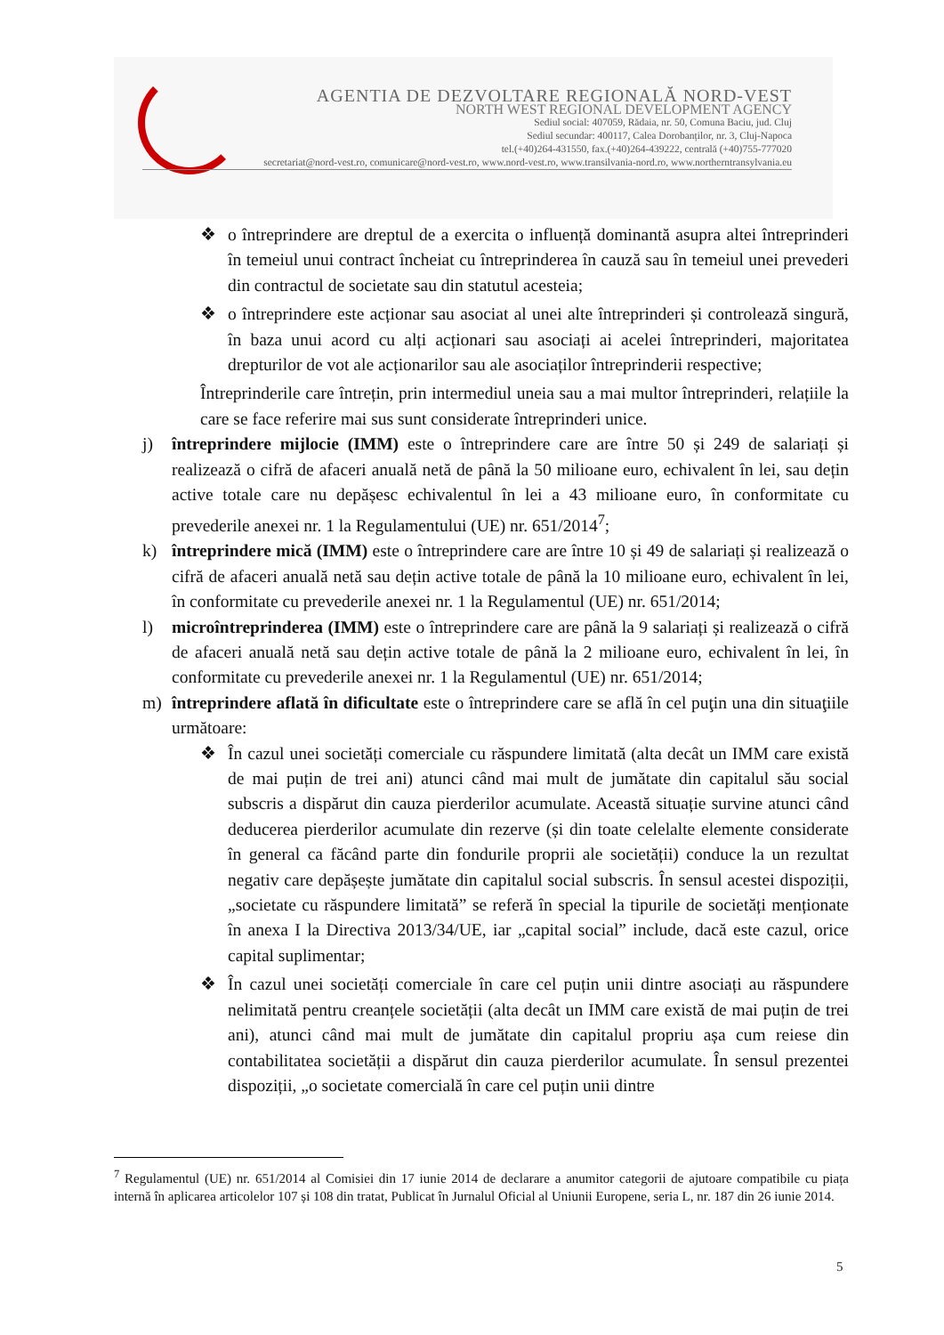AGENTIA DE DEZVOLTARE REGIONALĂ NORD-VEST
NORTH WEST REGIONAL DEVELOPMENT AGENCY
Sediul social: 407059, Rădaia, nr. 50, Comuna Baciu, jud. Cluj
Sediul secundar: 400117, Calea Dorobanților, nr. 3, Cluj-Napoca
tel.(+40)264-431550, fax.(+40)264-439222, centrală (+40)755-777020
secretariat@nord-vest.ro, comunicare@nord-vest.ro, www.nord-vest.ro, www.transilvania-nord.ro, www.northerntransylvania.eu
❖ o întreprindere are dreptul de a exercita o influență dominantă asupra altei întreprinderi în temeiul unui contract încheiat cu întreprinderea în cauză sau în temeiul unei prevederi din contractul de societate sau din statutul acesteia;
❖ o întreprindere este acționar sau asociat al unei alte întreprinderi și controlează singură, în baza unui acord cu alți acționari sau asociați ai acelei întreprinderi, majoritatea drepturilor de vot ale acționarilor sau ale asociaților întreprinderii respective;
Întreprinderile care întrețin, prin intermediul uneia sau a mai multor întreprinderi, relațiile la care se face referire mai sus sunt considerate întreprinderi unice.
j) întreprindere mijlocie (IMM) este o întreprindere care are între 50 și 249 de salariați și realizează o cifră de afaceri anuală netă de până la 50 milioane euro, echivalent în lei, sau dețin active totale care nu depășesc echivalentul în lei a 43 milioane euro, în conformitate cu prevederile anexei nr. 1 la Regulamentului (UE) nr. 651/2014<sup>7</sup>;
k) întreprindere mică (IMM) este o întreprindere care are între 10 și 49 de salariați și realizează o cifră de afaceri anuală netă sau dețin active totale de până la 10 milioane euro, echivalent în lei, în conformitate cu prevederile anexei nr. 1 la Regulamentul (UE) nr. 651/2014;
l) microîntreprinderea (IMM) este o întreprindere care are până la 9 salariați și realizează o cifră de afaceri anuală netă sau dețin active totale de până la 2 milioane euro, echivalent în lei, în conformitate cu prevederile anexei nr. 1 la Regulamentul (UE) nr. 651/2014;
m) întreprindere aflată în dificultate este o întreprindere care se află în cel puţin una din situaţiile următoare:
❖ În cazul unei societăți comerciale cu răspundere limitată (alta decât un IMM care există de mai puțin de trei ani) atunci când mai mult de jumătate din capitalul său social subscris a dispărut din cauza pierderilor acumulate. Această situație survine atunci când deducerea pierderilor acumulate din rezerve (și din toate celelalte elemente considerate în general ca făcând parte din fondurile proprii ale societății) conduce la un rezultat negativ care depășește jumătate din capitalul social subscris. În sensul acestei dispoziții, „societate cu răspundere limitată” se referă în special la tipurile de societăți menționate în anexa I la Directiva 2013/34/UE, iar „capital social” include, dacă este cazul, orice capital suplimentar;
❖ În cazul unei societăți comerciale în care cel puțin unii dintre asociați au răspundere nelimitată pentru creanțele societății (alta decât un IMM care există de mai puțin de trei ani), atunci când mai mult de jumătate din capitalul propriu așa cum reiese din contabilitatea societății a dispărut din cauza pierderilor acumulate. În sensul prezentei dispoziții, „o societate comercială în care cel puțin unii dintre
<sup>7</sup> Regulamentul (UE) nr. 651/2014 al Comisiei din 17 iunie 2014 de declarare a anumitor categorii de ajutoare compatibile cu piața internă în aplicarea articolelor 107 și 108 din tratat, Publicat în Jurnalul Oficial al Uniunii Europene, seria L, nr. 187 din 26 iunie 2014.
5